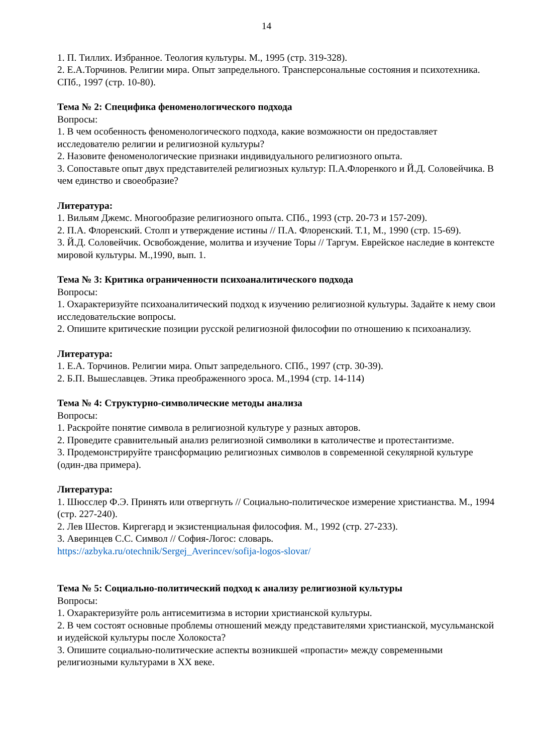14
1. П. Тиллих. Избранное. Теология культуры. М., 1995 (стр. 319-328).
2. Е.А.Торчинов. Религии мира. Опыт запредельного. Трансперсональные состояния и психотехника. СПб., 1997 (стр. 10-80).
Тема № 2: Специфика феноменологического подхода
Вопросы:
1. В чем особенность феноменологического подхода, какие возможности он предоставляет исследователю религии и религиозной культуры?
2. Назовите феноменологические признаки индивидуального религиозного опыта.
3. Сопоставьте опыт двух представителей религиозных культур: П.А.Флоренкого и Й.Д. Соловейчика. В чем единство и своеобразие?
Литература:
1. Вильям Джемс. Многообразие религиозного опыта. СПб., 1993 (стр. 20-73 и 157-209).
2. П.А. Флоренский. Столп и утверждение истины // П.А. Флоренский. Т.1, М., 1990 (стр. 15-69).
3. Й.Д. Соловейчик. Освобождение, молитва и изучение Торы // Таргум. Еврейское наследие в контексте мировой культуры. М.,1990, вып. 1.
Тема № 3: Критика ограниченности психоаналитического подхода
Вопросы:
1. Охарактеризуйте психоаналитический подход к изучению религиозной культуры. Задайте к нему свои исследовательские вопросы.
2. Опишите критические позиции русской религиозной философии по отношению к психоанализу.
Литература:
1. Е.А. Торчинов. Религии мира. Опыт запредельного. СПб., 1997 (стр. 30-39).
2. Б.П. Вышеславцев. Этика преображенного эроса. М.,1994 (стр. 14-114)
Тема № 4: Структурно-символические методы анализа
Вопросы:
1. Раскройте понятие символа в религиозной культуре у разных авторов.
2. Проведите сравнительный анализ религиозной символики в католичестве и протестантизме.
3. Продемонстрируйте трансформацию религиозных символов в современной секулярной культуре (один-два примера).
Литература:
1. Шюсслер Ф.Э. Принять или отвергнуть // Социально-политическое измерение христианства. М., 1994 (стр. 227-240).
2. Лев Шестов. Киргегард и экзистенциальная философия. М., 1992 (стр. 27-233).
3. Аверинцев С.С. Символ // София-Логос: словарь.
https://azbyka.ru/otechnik/Sergej_Averincev/sofija-logos-slovar/
Тема № 5: Социально-политический подход к анализу религиозной культуры
Вопросы:
1. Охарактеризуйте роль антисемитизма в истории христианской культуры.
2. В чем состоят основные проблемы отношений между представителями христианской, мусульманской и иудейской культуры после Холокоста?
3. Опишите социально-политические аспекты возникшей «пропасти» между современными религиозными культурами в XX веке.